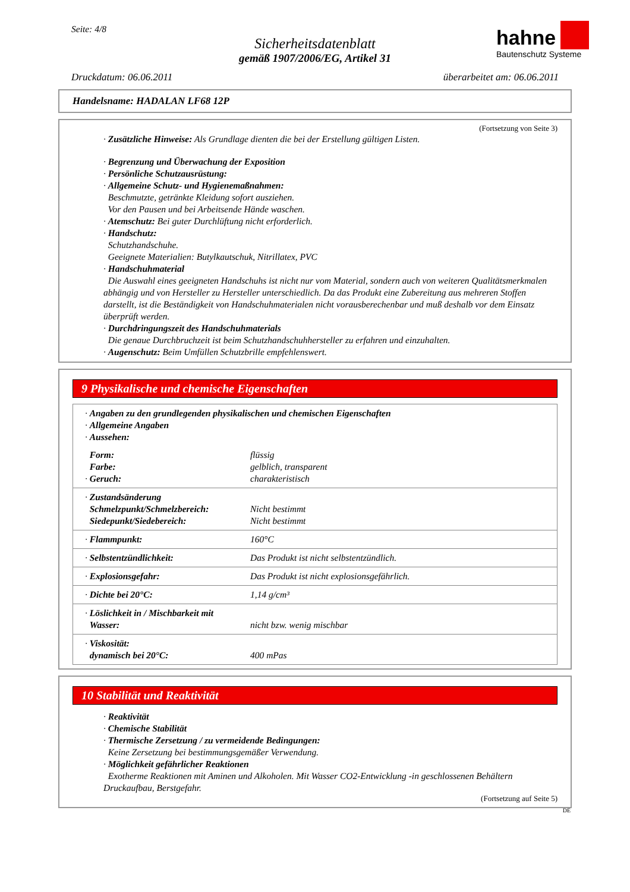Seite: 4/8
Sicherheitsdatenblatt
gemäß 1907/2006/EG, Artikel 31
hahne
Bautenschutz Systeme
Druckdatum: 06.06.2011 überarbeitet am: 06.06.2011
Handelsname: HADALAN LF68 12P
(Fortsetzung von Seite 3)
· Zusätzliche Hinweise: Als Grundlage dienten die bei der Erstellung gültigen Listen.
· Begrenzung und Überwachung der Exposition
· Persönliche Schutzausrüstung:
· Allgemeine Schutz- und Hygienemaßnahmen:
Beschmutzte, getränkte Kleidung sofort ausziehen.
Vor den Pausen und bei Arbeitsende Hände waschen.
· Atemschutz: Bei guter Durchlüftung nicht erforderlich.
· Handschutz:
Schutzhandschuhe.
Geeignete Materialien: Butylkautschuk, Nitrillatex, PVC
· Handschuhmaterial
Die Auswahl eines geeigneten Handschuhs ist nicht nur vom Material, sondern auch von weiteren Qualitätsmerkmalen abhängig und von Hersteller zu Hersteller unterschiedlich. Da das Produkt eine Zubereitung aus mehreren Stoffen darstellt, ist die Beständigkeit von Handschuhmaterialen nicht vorausberechenbar und muß deshalb vor dem Einsatz überprüft werden.
· Durchdringungszeit des Handschuhmaterials
Die genaue Durchbruchzeit ist beim Schutzhandschuhhersteller zu erfahren und einzuhalten.
· Augenschutz: Beim Umfüllen Schutzbrille empfehlenswert.
9 Physikalische und chemische Eigenschaften
| · Angaben zu den grundlegenden physikalischen und chemischen Eigenschaften · Allgemeine Angaben · Aussehen: | |
| Form: Farbe: · Geruch: | flüssig gelblich, transparent charakteristisch |
| · Zustandsänderung Schmelzpunkt/Schmelzbereich: Siedepunkt/Siedebereich: | Nicht bestimmt Nicht bestimmt |
| · Flammpunkt: | 160°C |
| · Selbstentzündlichkeit: | Das Produkt ist nicht selbstentzündlich. |
| · Explosionsgefahr: | Das Produkt ist nicht explosionsgefährlich. |
| · Dichte bei 20°C: | 1,14 g/cm³ |
| · Löslichkeit in / Mischbarkeit mit Wasser: | nicht bzw. wenig mischbar |
| · Viskosität: dynamisch bei 20°C: | 400 mPas |
10 Stabilität und Reaktivität
· Reaktivität
· Chemische Stabilität
· Thermische Zersetzung / zu vermeidende Bedingungen:
Keine Zersetzung bei bestimmungsgemäßer Verwendung.
· Möglichkeit gefährlicher Reaktionen
Exotherme Reaktionen mit Aminen und Alkoholen. Mit Wasser CO2-Entwicklung -in geschlossenen Behältern Druckaufbau, Berstgefahr.
(Fortsetzung auf Seite 5)
DE